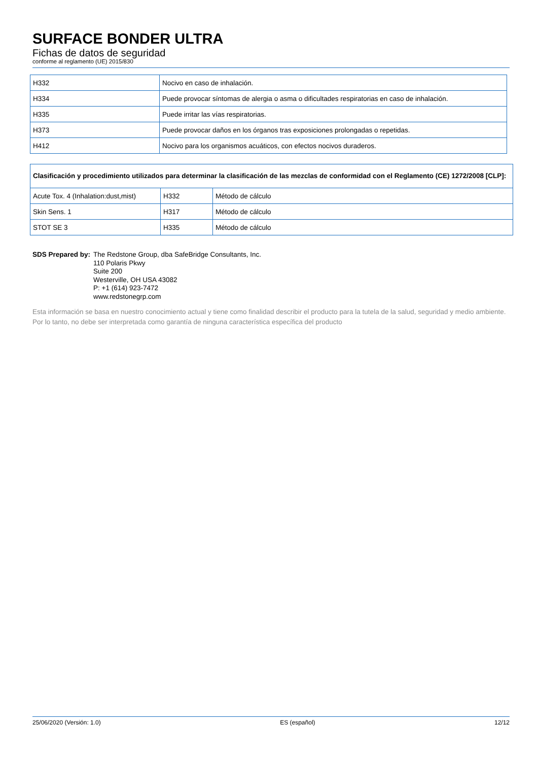SURFACE BONDER ULTRA
Fichas de datos de seguridad
conforme al reglamento (UE) 2015/830
| H332 | Nocivo en caso de inhalación. |
| H334 | Puede provocar síntomas de alergia o asma o dificultades respiratorias en caso de inhalación. |
| H335 | Puede irritar las vías respiratorias. |
| H373 | Puede provocar daños en los órganos tras exposiciones prolongadas o repetidas. |
| H412 | Nocivo para los organismos acuáticos, con efectos nocivos duraderos. |
| Clasificación y procedimiento utilizados para determinar la clasificación de las mezclas de conformidad con el Reglamento (CE) 1272/2008 [CLP]: | | |
| Acute Tox. 4 (Inhalation:dust,mist) | H332 | Método de cálculo |
| Skin Sens. 1 | H317 | Método de cálculo |
| STOT SE 3 | H335 | Método de cálculo |
SDS Prepared by: The Redstone Group, dba SafeBridge Consultants, Inc.
110 Polaris Pkwy
Suite 200
Westerville, OH USA 43082
P: +1 (614) 923-7472
www.redstonegrp.com
Esta información se basa en nuestro conocimiento actual y tiene como finalidad describir el producto para la tutela de la salud, seguridad y medio ambiente. Por lo tanto, no debe ser interpretada como garantía de ninguna característica específica del producto
25/06/2020 (Versión: 1.0) ES (español) 12/12